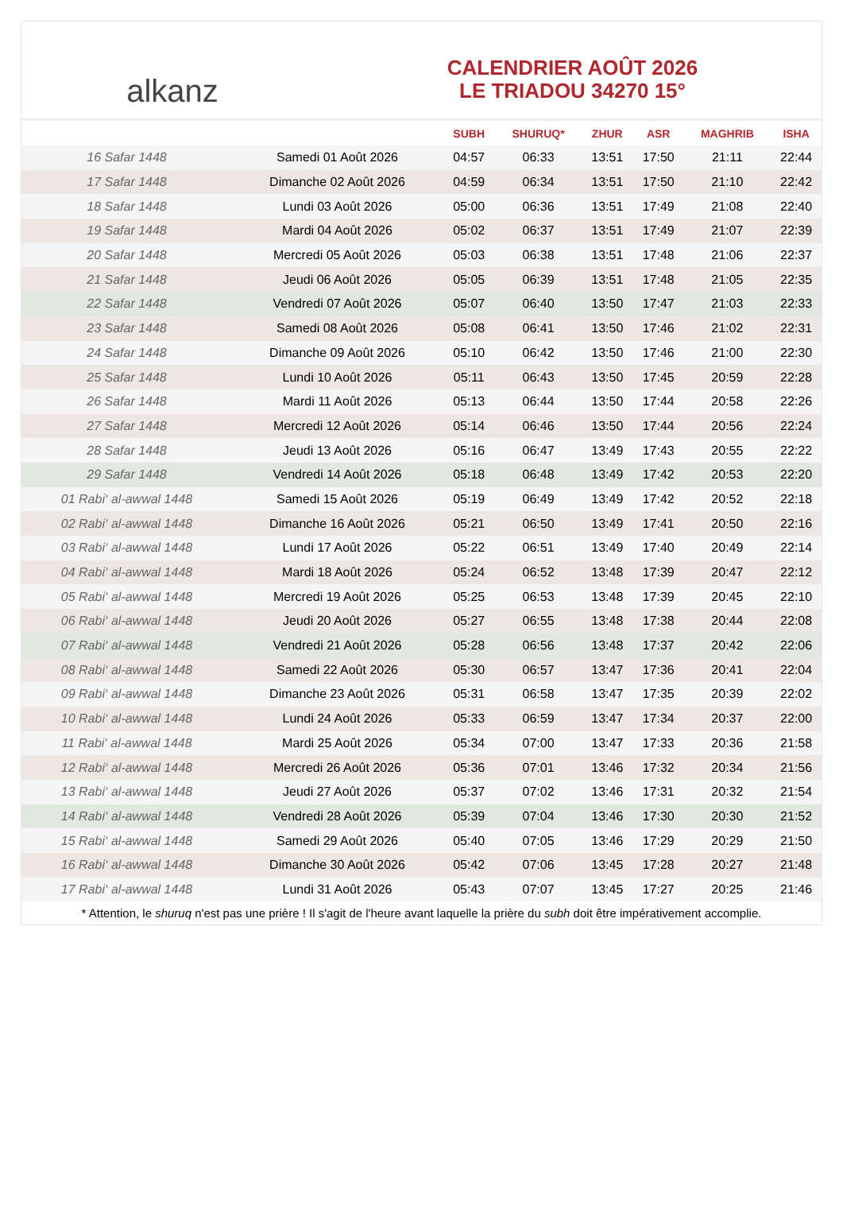alkanz
CALENDRIER AOÛT 2026
LE TRIADOU 34270 15°
| | | SUBH | SHURUQ* | ZHUR | ASR | MAGHRIB | ISHA |
| --- | --- | --- | --- | --- | --- | --- | --- |
| 16 Safar 1448 | Samedi 01 Août 2026 | 04:57 | 06:33 | 13:51 | 17:50 | 21:11 | 22:44 |
| 17 Safar 1448 | Dimanche 02 Août 2026 | 04:59 | 06:34 | 13:51 | 17:50 | 21:10 | 22:42 |
| 18 Safar 1448 | Lundi 03 Août 2026 | 05:00 | 06:36 | 13:51 | 17:49 | 21:08 | 22:40 |
| 19 Safar 1448 | Mardi 04 Août 2026 | 05:02 | 06:37 | 13:51 | 17:49 | 21:07 | 22:39 |
| 20 Safar 1448 | Mercredi 05 Août 2026 | 05:03 | 06:38 | 13:51 | 17:48 | 21:06 | 22:37 |
| 21 Safar 1448 | Jeudi 06 Août 2026 | 05:05 | 06:39 | 13:51 | 17:48 | 21:05 | 22:35 |
| 22 Safar 1448 | Vendredi 07 Août 2026 | 05:07 | 06:40 | 13:50 | 17:47 | 21:03 | 22:33 |
| 23 Safar 1448 | Samedi 08 Août 2026 | 05:08 | 06:41 | 13:50 | 17:46 | 21:02 | 22:31 |
| 24 Safar 1448 | Dimanche 09 Août 2026 | 05:10 | 06:42 | 13:50 | 17:46 | 21:00 | 22:30 |
| 25 Safar 1448 | Lundi 10 Août 2026 | 05:11 | 06:43 | 13:50 | 17:45 | 20:59 | 22:28 |
| 26 Safar 1448 | Mardi 11 Août 2026 | 05:13 | 06:44 | 13:50 | 17:44 | 20:58 | 22:26 |
| 27 Safar 1448 | Mercredi 12 Août 2026 | 05:14 | 06:46 | 13:50 | 17:44 | 20:56 | 22:24 |
| 28 Safar 1448 | Jeudi 13 Août 2026 | 05:16 | 06:47 | 13:49 | 17:43 | 20:55 | 22:22 |
| 29 Safar 1448 | Vendredi 14 Août 2026 | 05:18 | 06:48 | 13:49 | 17:42 | 20:53 | 22:20 |
| 01 Rabi‘ al-awwal 1448 | Samedi 15 Août 2026 | 05:19 | 06:49 | 13:49 | 17:42 | 20:52 | 22:18 |
| 02 Rabi‘ al-awwal 1448 | Dimanche 16 Août 2026 | 05:21 | 06:50 | 13:49 | 17:41 | 20:50 | 22:16 |
| 03 Rabi‘ al-awwal 1448 | Lundi 17 Août 2026 | 05:22 | 06:51 | 13:49 | 17:40 | 20:49 | 22:14 |
| 04 Rabi‘ al-awwal 1448 | Mardi 18 Août 2026 | 05:24 | 06:52 | 13:48 | 17:39 | 20:47 | 22:12 |
| 05 Rabi‘ al-awwal 1448 | Mercredi 19 Août 2026 | 05:25 | 06:53 | 13:48 | 17:39 | 20:45 | 22:10 |
| 06 Rabi‘ al-awwal 1448 | Jeudi 20 Août 2026 | 05:27 | 06:55 | 13:48 | 17:38 | 20:44 | 22:08 |
| 07 Rabi‘ al-awwal 1448 | Vendredi 21 Août 2026 | 05:28 | 06:56 | 13:48 | 17:37 | 20:42 | 22:06 |
| 08 Rabi‘ al-awwal 1448 | Samedi 22 Août 2026 | 05:30 | 06:57 | 13:47 | 17:36 | 20:41 | 22:04 |
| 09 Rabi‘ al-awwal 1448 | Dimanche 23 Août 2026 | 05:31 | 06:58 | 13:47 | 17:35 | 20:39 | 22:02 |
| 10 Rabi‘ al-awwal 1448 | Lundi 24 Août 2026 | 05:33 | 06:59 | 13:47 | 17:34 | 20:37 | 22:00 |
| 11 Rabi‘ al-awwal 1448 | Mardi 25 Août 2026 | 05:34 | 07:00 | 13:47 | 17:33 | 20:36 | 21:58 |
| 12 Rabi‘ al-awwal 1448 | Mercredi 26 Août 2026 | 05:36 | 07:01 | 13:46 | 17:32 | 20:34 | 21:56 |
| 13 Rabi‘ al-awwal 1448 | Jeudi 27 Août 2026 | 05:37 | 07:02 | 13:46 | 17:31 | 20:32 | 21:54 |
| 14 Rabi‘ al-awwal 1448 | Vendredi 28 Août 2026 | 05:39 | 07:04 | 13:46 | 17:30 | 20:30 | 21:52 |
| 15 Rabi‘ al-awwal 1448 | Samedi 29 Août 2026 | 05:40 | 07:05 | 13:46 | 17:29 | 20:29 | 21:50 |
| 16 Rabi‘ al-awwal 1448 | Dimanche 30 Août 2026 | 05:42 | 07:06 | 13:45 | 17:28 | 20:27 | 21:48 |
| 17 Rabi‘ al-awwal 1448 | Lundi 31 Août 2026 | 05:43 | 07:07 | 13:45 | 17:27 | 20:25 | 21:46 |
* Attention, le shuruq n'est pas une prière ! Il s'agit de l'heure avant laquelle la prière du subh doit être impérativement accomplie.